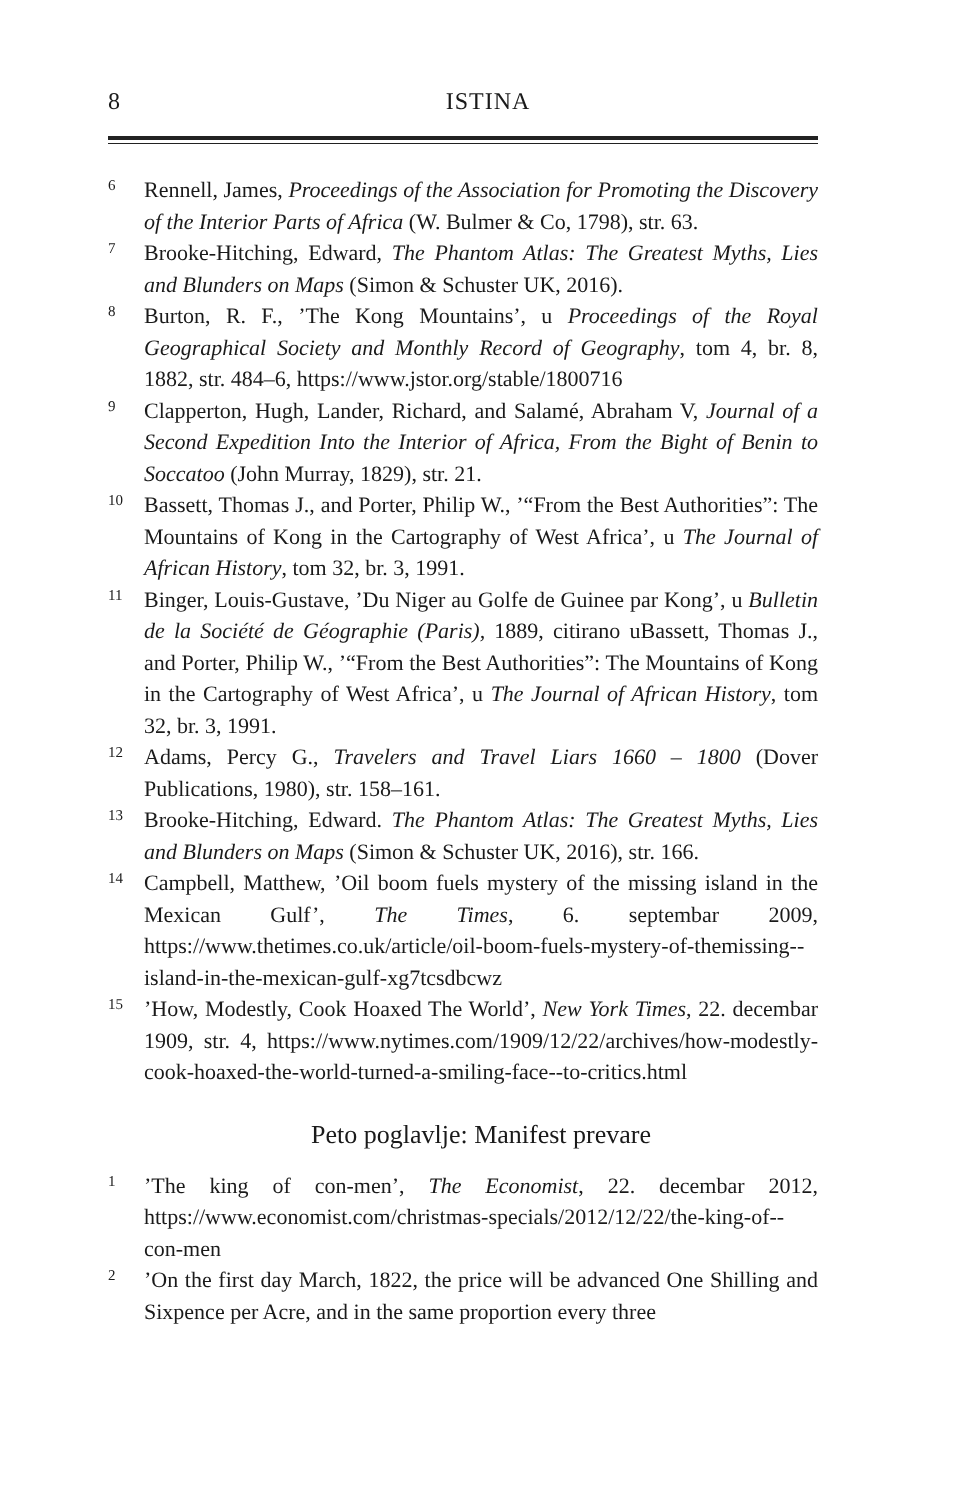8 ISTINA
6 Rennell, James, Proceedings of the Association for Promoting the Discovery of the Interior Parts of Africa (W. Bulmer & Co, 1798), str. 63.
7 Brooke-Hitching, Edward, The Phantom Atlas: The Greatest Myths, Lies and Blunders on Maps (Simon & Schuster UK, 2016).
8 Burton, R. F., ’The Kong Mountains’, u Proceedings of the Royal Geographical Society and Monthly Record of Geography, tom 4, br. 8, 1882, str. 484–6, https://www.jstor.org/stable/1800716
9 Clapperton, Hugh, Lander, Richard, and Salamé, Abraham V, Journal of a Second Expedition Into the Interior of Africa, From the Bight of Benin to Soccatoo (John Murray, 1829), str. 21.
10 Bassett, Thomas J., and Porter, Philip W., ’“From the Best Authorities”: The Mountains of Kong in the Cartography of West Africa’, u The Journal of African History, tom 32, br. 3, 1991.
11 Binger, Louis-Gustave, ’Du Niger au Golfe de Guinee par Kong’, u Bulletin de la Société de Géographie (Paris), 1889, citirano uBassett, Thomas J., and Porter, Philip W., ’“From the Best Authorities”: The Mountains of Kong in the Cartography of West Africa’, u The Journal of African History, tom 32, br. 3, 1991.
12 Adams, Percy G., Travelers and Travel Liars 1660 – 1800 (Dover Publications, 1980), str. 158–161.
13 Brooke-Hitching, Edward. The Phantom Atlas: The Greatest Myths, Lies and Blunders on Maps (Simon & Schuster UK, 2016), str. 166.
14 Campbell, Matthew, ’Oil boom fuels mystery of the missing island in the Mexican Gulf’, The Times, 6. septembar 2009, https://www.thetimes.co.uk/article/oil-boom-fuels-mystery-of-themissing--island-in-the-mexican-gulf-xg7tcsdbcwz
15’How, Modestly, Cook Hoaxed The World’, New York Times, 22. decembar 1909, str. 4, https://www.nytimes.com/1909/12/22/archives/how-modestly-cook-hoaxed-the-world-turned-a-smiling-face--to-critics.html
Peto poglavlje: Manifest prevare
1’The king of con-men’, The Economist, 22. decembar 2012, https://www.economist.com/christmas-specials/2012/12/22/the-king-of--con-men
2’On the first day March, 1822, the price will be advanced One Shilling and Sixpence per Acre, and in the same proportion every three